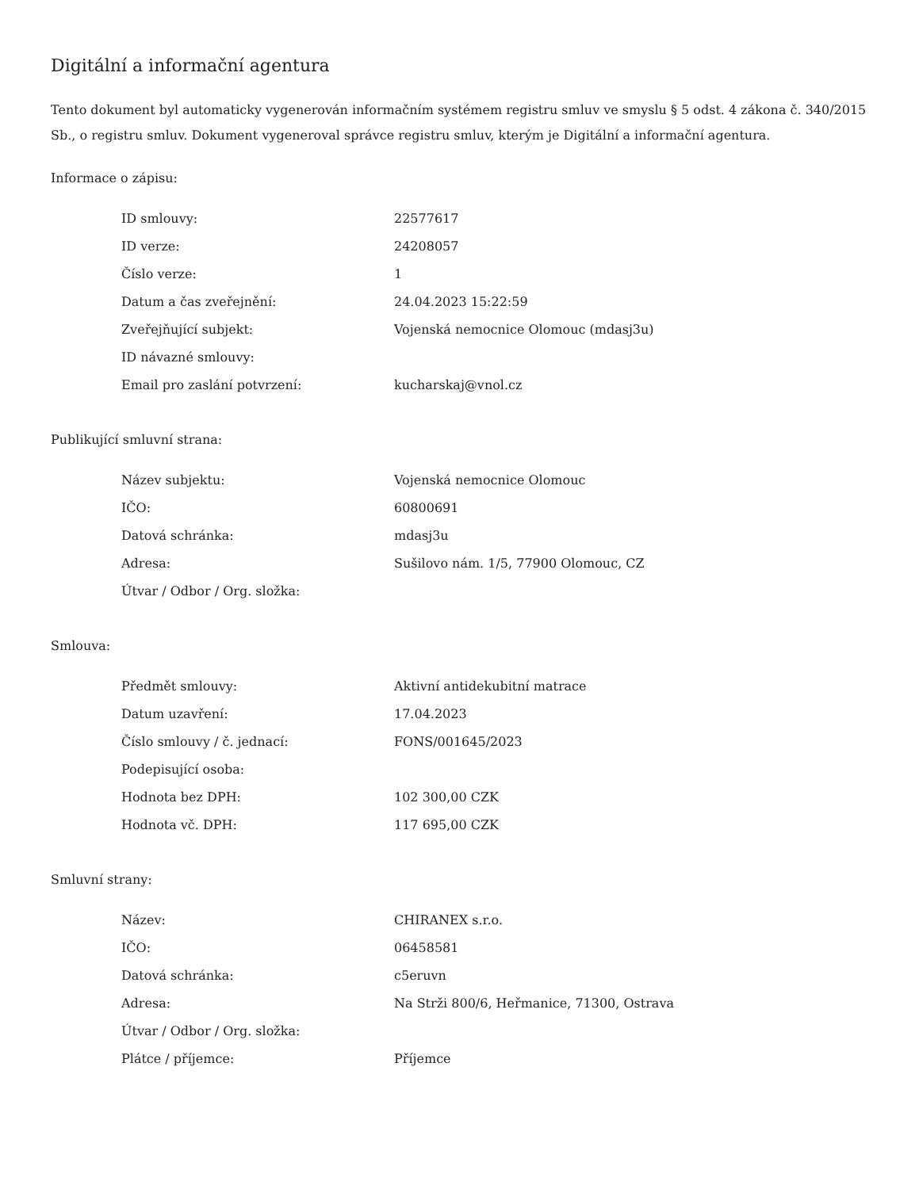Digitální a informační agentura
Tento dokument byl automaticky vygenerován informačním systémem registru smluv ve smyslu § 5 odst. 4 zákona č. 340/2015 Sb., o registru smluv. Dokument vygeneroval správce registru smluv, kterým je Digitální a informační agentura.
Informace o zápisu:
| ID smlouvy: | 22577617 |
| ID verze: | 24208057 |
| Číslo verze: | 1 |
| Datum a čas zveřejnění: | 24.04.2023 15:22:59 |
| Zveřejňující subjekt: | Vojenská nemocnice Olomouc (mdasj3u) |
| ID návazné smlouvy: | |
| Email pro zaslání potvrzení: | kucharskaj@vnol.cz |
Publikující smluvní strana:
| Název subjektu: | Vojenská nemocnice Olomouc |
| IČO: | 60800691 |
| Datová schránka: | mdasj3u |
| Adresa: | Sušilovo nám. 1/5, 77900 Olomouc, CZ |
| Útvar / Odbor / Org. složka: | |
Smlouva:
| Předmět smlouvy: | Aktivní antidekubitní matrace |
| Datum uzavření: | 17.04.2023 |
| Číslo smlouvy / č. jednací: | FONS/001645/2023 |
| Podepisující osoba: | |
| Hodnota bez DPH: | 102 300,00 CZK |
| Hodnota vč. DPH: | 117 695,00 CZK |
Smluvní strany:
| Název: | CHIRANEX s.r.o. |
| IČO: | 06458581 |
| Datová schránka: | c5eruvn |
| Adresa: | Na Strži 800/6, Heřmanice, 71300, Ostrava |
| Útvar / Odbor / Org. složka: | |
| Plátce / příjemce: | Příjemce |